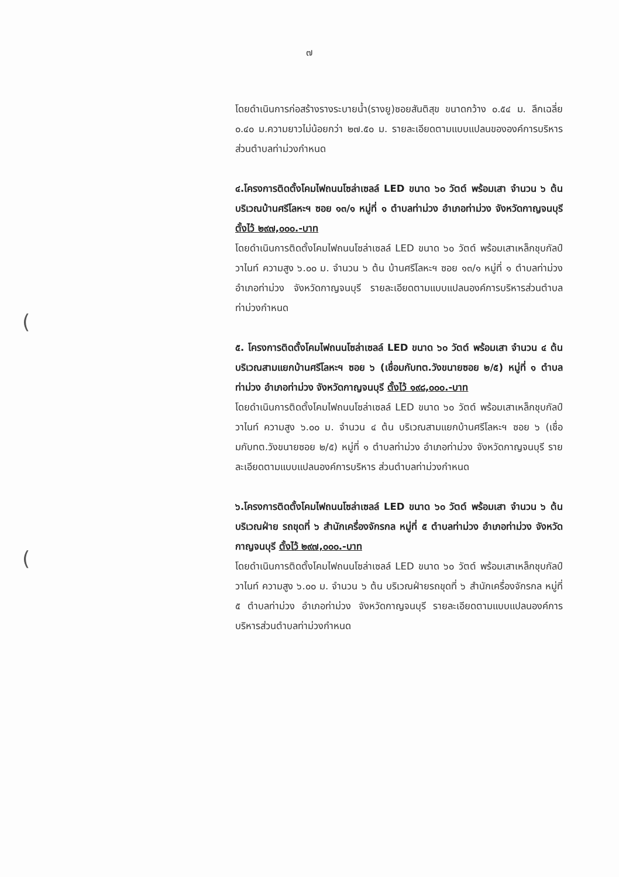๗
(
(
โดยดำเนินการก่อสร้างรางระบายน้ำ(รางยู)ซอยสันติสุข ขนาดกว้าง ๐.๕๔ ม. ลึกเฉลี่ย ๐.๔๐ ม.ความยาวไม่น้อยกว่า ๒๗.๕๐ ม. รายละเอียดตามแบบแปลนขององค์การบริหารส่วนตำบลท่าม่วงกำหนด
๔.โครงการติดตั้งโคมไฟถนนโซล่าเซลล์ LED ขนาด ๖๐ วัตต์ พร้อมเสา จำนวน ๖ ต้น บริเวณบ้านศรีโลหะฯ ซอย ๑๓/๑ หมู่ที่ ๑ ตำบลท่าม่วง อำเภอท่าม่วง จังหวัดกาญจนบุรี ตั้งไว้ ๒๙๗,๐๐๐.-บาท
โดยดำเนินการติดตั้งโคมไฟถนนโซล่าเซลล์ LED ขนาด ๖๐ วัตต์ พร้อมเสาเหล็กชุบกัลป์วาไนท์ ความสูง ๖.๐๐ ม. จำนวน ๖ ต้น บ้านศรีโลหะฯ ซอย ๑๓/๑ หมู่ที่ ๑ ตำบลท่าม่วง อำเภอท่าม่วง จังหวัดกาญจนบุรี รายละเอียดตามแบบแปลนองค์การบริหารส่วนตำบลท่าม่วงกำหนด
๕. โครงการติดตั้งโคมไฟถนนโซล่าเซลล์ LED ขนาด ๖๐ วัตต์ พร้อมเสา จำนวน ๔ ต้น บริเวณสามแยกบ้านศรีโลหะฯ ซอย ๖ (เชื่อมกับทต.วังขนายซอย ๒/๕) หมู่ที่ ๑ ตำบลท่าม่วง อำเภอท่าม่วง จังหวัดกาญจนบุรี ตั้งไว้ ๑๙๘,๐๐๐.-บาท
โดยดำเนินการติดตั้งโคมไฟถนนโซล่าเซลล์ LED ขนาด ๖๐ วัตต์ พร้อมเสาเหล็กชุบกัลป์วาไนท์ ความสูง ๖.๐๐ ม. จำนวน ๔ ต้น บริเวณสามแยกบ้านศรีโลหะฯ ซอย ๖ (เชื่อมกับทต.วังขนายซอย ๒/๕) หมู่ที่ ๑ ตำบลท่าม่วง อำเภอท่าม่วง จังหวัดกาญจนบุรี รายละเอียดตามแบบแปลนองค์การบริหาร ส่วนตำบลท่าม่วงกำหนด
๖.โครงการติดตั้งโคมไฟถนนโซล่าเซลล์ LED ขนาด ๖๐ วัตต์ พร้อมเสา จำนวน ๖ ต้น บริเวณฝ่าย รถขุดที่ ๖ สำนักเครื่องจักรกล หมู่ที่ ๕ ตำบลท่าม่วง อำเภอท่าม่วง จังหวัดกาญจนบุรี ตั้งไว้ ๒๙๗,๐๐๐.-บาท
โดยดำเนินการติดตั้งโคมไฟถนนโซล่าเซลล์ LED ขนาด ๖๐ วัตต์ พร้อมเสาเหล็กชุบกัลป์วาไนท์ ความสูง ๖.๐๐ ม. จำนวน ๖ ต้น บริเวณฝ่ายรถขุดที่ ๖ สำนักเครื่องจักรกล หมู่ที่ ๕ ตำบลท่าม่วง อำเภอท่าม่วง จังหวัดกาญจนบุรี รายละเอียดตามแบบแปลนองค์การบริหารส่วนตำบลท่าม่วงกำหนด